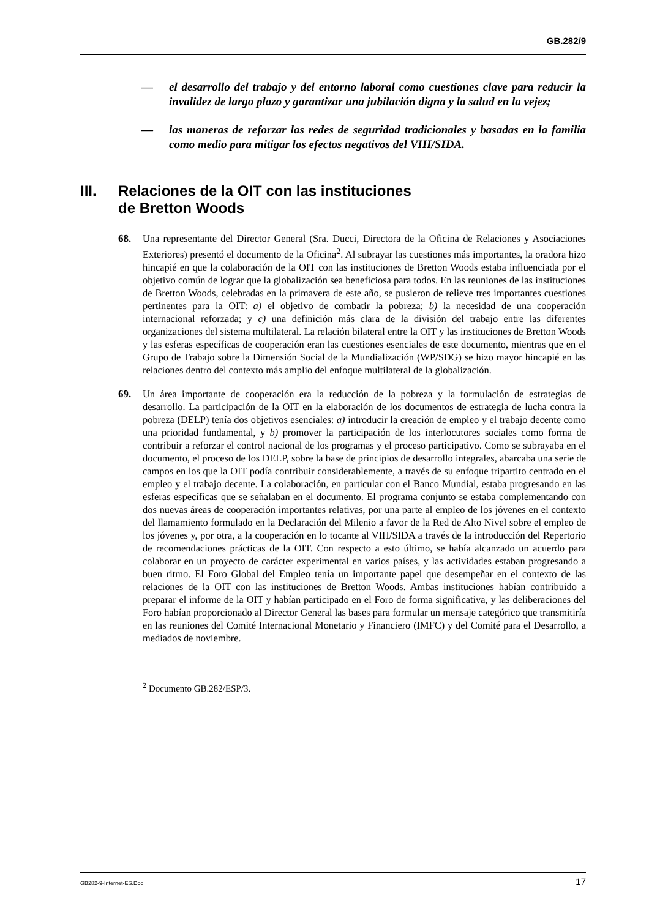GB.282/9
— el desarrollo del trabajo y del entorno laboral como cuestiones clave para reducir la invalidez de largo plazo y garantizar una jubilación digna y la salud en la vejez;
— las maneras de reforzar las redes de seguridad tradicionales y basadas en la familia como medio para mitigar los efectos negativos del VIH/SIDA.
III. Relaciones de la OIT con las instituciones
de Bretton Woods
68. Una representante del Director General (Sra. Ducci, Directora de la Oficina de Relaciones y Asociaciones Exteriores) presentó el documento de la Oficina<sup>2</sup>. Al subrayar las cuestiones más importantes, la oradora hizo hincapié en que la colaboración de la OIT con las instituciones de Bretton Woods estaba influenciada por el objetivo común de lograr que la globalización sea beneficiosa para todos. En las reuniones de las instituciones de Bretton Woods, celebradas en la primavera de este año, se pusieron de relieve tres importantes cuestiones pertinentes para la OIT: a) el objetivo de combatir la pobreza; b) la necesidad de una cooperación internacional reforzada; y c) una definición más clara de la división del trabajo entre las diferentes organizaciones del sistema multilateral. La relación bilateral entre la OIT y las instituciones de Bretton Woods y las esferas específicas de cooperación eran las cuestiones esenciales de este documento, mientras que en el Grupo de Trabajo sobre la Dimensión Social de la Mundialización (WP/SDG) se hizo mayor hincapié en las relaciones dentro del contexto más amplio del enfoque multilateral de la globalización.
69. Un área importante de cooperación era la reducción de la pobreza y la formulación de estrategias de desarrollo. La participación de la OIT en la elaboración de los documentos de estrategia de lucha contra la pobreza (DELP) tenía dos objetivos esenciales: a) introducir la creación de empleo y el trabajo decente como una prioridad fundamental, y b) promover la participación de los interlocutores sociales como forma de contribuir a reforzar el control nacional de los programas y el proceso participativo. Como se subrayaba en el documento, el proceso de los DELP, sobre la base de principios de desarrollo integrales, abarcaba una serie de campos en los que la OIT podía contribuir considerablemente, a través de su enfoque tripartito centrado en el empleo y el trabajo decente. La colaboración, en particular con el Banco Mundial, estaba progresando en las esferas específicas que se señalaban en el documento. El programa conjunto se estaba complementando con dos nuevas áreas de cooperación importantes relativas, por una parte al empleo de los jóvenes en el contexto del llamamiento formulado en la Declaración del Milenio a favor de la Red de Alto Nivel sobre el empleo de los jóvenes y, por otra, a la cooperación en lo tocante al VIH/SIDA a través de la introducción del Repertorio de recomendaciones prácticas de la OIT. Con respecto a esto último, se había alcanzado un acuerdo para colaborar en un proyecto de carácter experimental en varios países, y las actividades estaban progresando a buen ritmo. El Foro Global del Empleo tenía un importante papel que desempeñar en el contexto de las relaciones de la OIT con las instituciones de Bretton Woods. Ambas instituciones habían contribuido a preparar el informe de la OIT y habían participado en el Foro de forma significativa, y las deliberaciones del Foro habían proporcionado al Director General las bases para formular un mensaje categórico que transmitiría en las reuniones del Comité Internacional Monetario y Financiero (IMFC) y del Comité para el Desarrollo, a mediados de noviembre.
<sup>2</sup> Documento GB.282/ESP/3.
GB282-9-Internet-ES.Doc 17